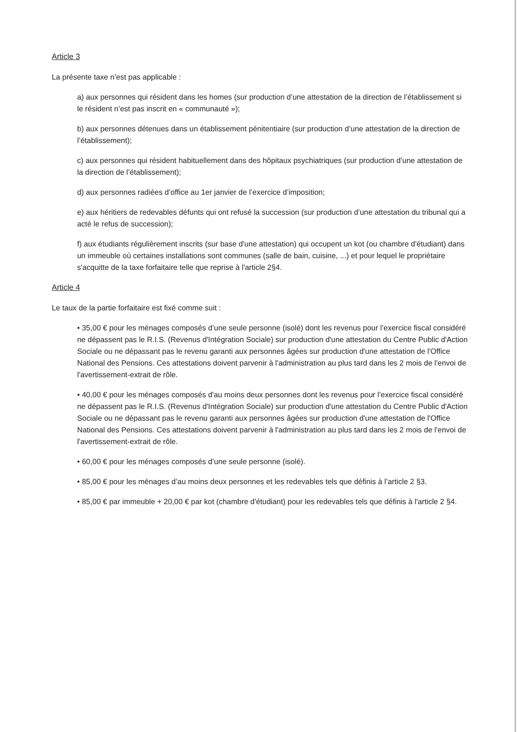Article 3
La présente taxe n’est pas applicable :
a) aux personnes qui résident dans les homes (sur production d’une attestation de la direction de l’établissement si le résident n’est pas inscrit en « communauté »);
b) aux personnes détenues dans un établissement pénitentiaire (sur production d’une attestation de la direction de l’établissement);
c) aux personnes qui résident habituellement dans des hôpitaux psychiatriques (sur production d’une attestation de la direction de l’établissement);
d) aux personnes radiées d’office au 1er janvier de l’exercice d’imposition;
e) aux héritiers de redevables défunts qui ont refusé la succession (sur production d’une attestation du tribunal qui a acté le refus de succession);
f) aux étudiants régulièrement inscrits (sur base d'une attestation) qui occupent un kot (ou chambre d'étudiant) dans un immeuble où certaines installations sont communes (salle de bain, cuisine, ...) et pour lequel le propriétaire s'acquitte de la taxe forfaitaire telle que reprise à l'article 2§4.
Article 4
Le taux de la partie forfaitaire est fixé comme suit :
• 35,00 € pour les ménages composés d’une seule personne (isolé) dont les revenus pour l’exercice fiscal considéré ne dépassent pas le R.I.S. (Revenus d'Intégration Sociale) sur production d'une attestation du Centre Public d'Action Sociale ou ne dépassant pas le revenu garanti aux personnes âgées sur production d'une attestation de l'Office National des Pensions. Ces attestations doivent parvenir à l'administration au plus tard dans les 2 mois de l'envoi de l'avertissement-extrait de rôle.
• 40,00 € pour les ménages composés d'au moins deux personnes dont les revenus pour l’exercice fiscal considéré ne dépassent pas le R.I.S. (Revenus d'Intégration Sociale) sur production d'une attestation du Centre Public d'Action Sociale ou ne dépassant pas le revenu garanti aux personnes âgées sur production d'une attestation de l'Office National des Pensions. Ces attestations doivent parvenir à l'administration au plus tard dans les 2 mois de l'envoi de l'avertissement-extrait de rôle.
• 60,00 € pour les ménages composés d’une seule personne (isolé).
• 85,00 € pour les ménages d’au moins deux personnes et les redevables tels que définis à l’article 2 §3.
• 85,00 € par immeuble + 20,00 € par kot (chambre d'étudiant) pour les redevables tels que définis à l'article 2 §4.